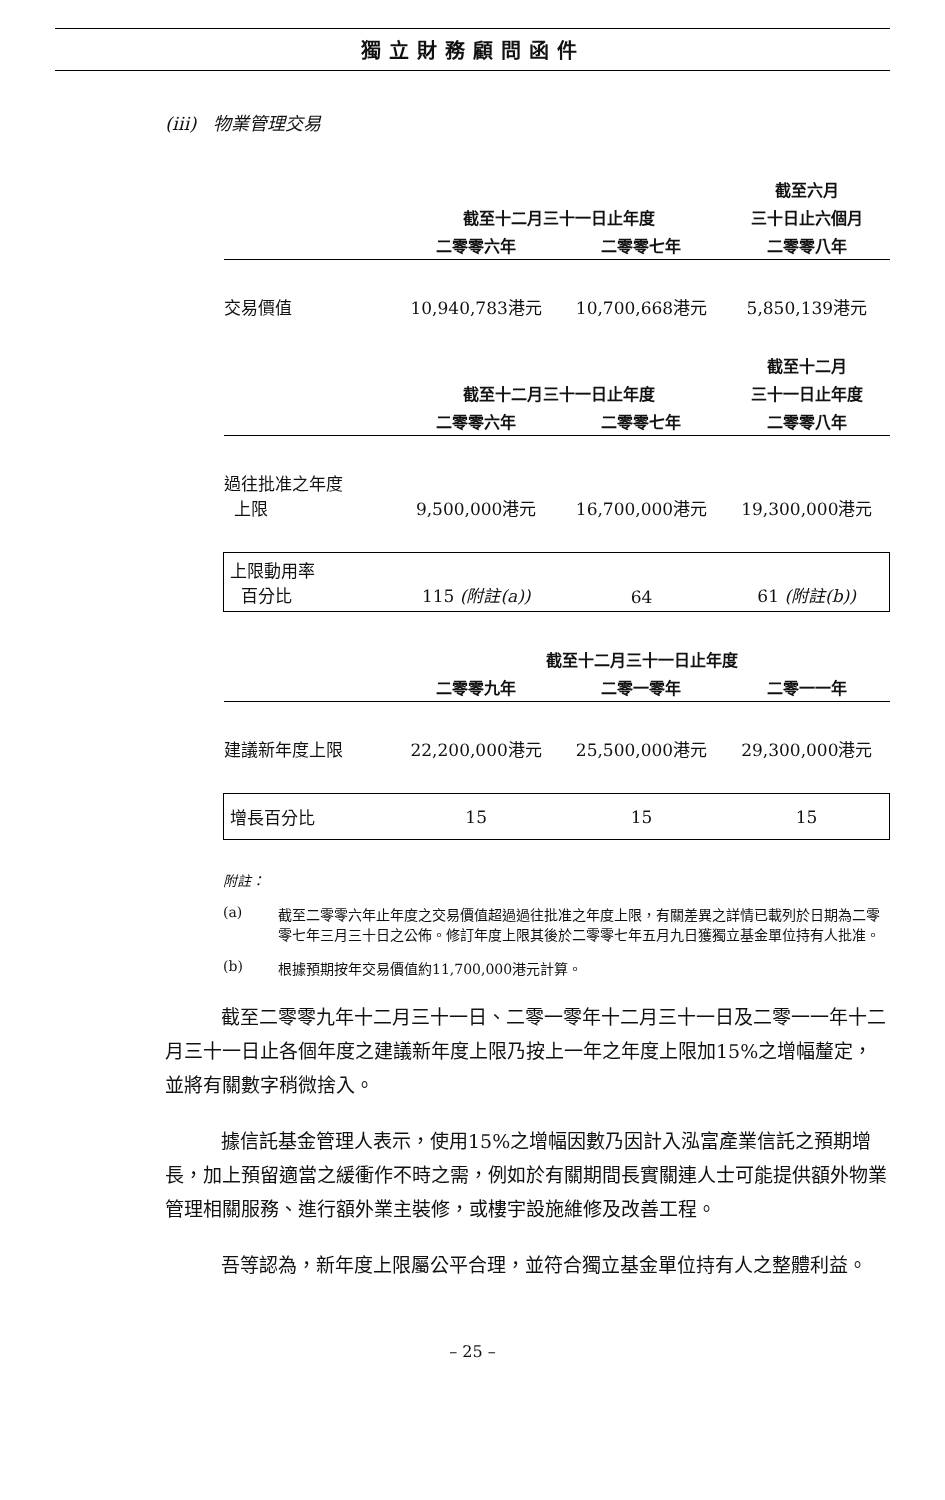獨立財務顧問函件
(iii) 物業管理交易
| | | | 截至六月 |
| --- | --- | --- | --- |
| | 截至十二月三十一日止年度 | | 三十日止六個月 |
| | 二零零六年 | 二零零七年 | 二零零八年 |
| 交易價值 | 10,940,783港元 | 10,700,668港元 | 5,850,139港元 |
| | | | 截至十二月 |
| | 截至十二月三十一日止年度 | | 三十一日止年度 |
| | 二零零六年 | 二零零七年 | 二零零八年 |
| 過往批准之年度 上限 | 9,500,000港元 | 16,700,000港元 | 19,300,000港元 |
| 上限動用率 百分比 | 115 (附註(a)) | 64 | 61 (附註(b)) |
| | 截至十二月三十一日止年度 | | |
| | 二零零九年 | 二零一零年 | 二零一一年 |
| 建議新年度上限 | 22,200,000港元 | 25,500,000港元 | 29,300,000港元 |
| 增長百分比 | 15 | 15 | 15 |
附註：
(a) 截至二零零六年止年度之交易價值超過過往批准之年度上限，有關差異之詳情已載列於日期為二零零七年三月三十日之公佈。修訂年度上限其後於二零零七年五月九日獲獨立基金單位持有人批准。
(b) 根據預期按年交易價值約11,700,000港元計算。
截至二零零九年十二月三十一日、二零一零年十二月三十一日及二零一一年十二月三十一日止各個年度之建議新年度上限乃按上一年之年度上限加15%之增幅釐定，並將有關數字稍微捨入。
據信託基金管理人表示，使用15%之增幅因數乃因計入泓富產業信託之預期增長，加上預留適當之緩衝作不時之需，例如於有關期間長實關連人士可能提供額外物業管理相關服務、進行額外業主裝修，或樓宇設施維修及改善工程。
吾等認為，新年度上限屬公平合理，並符合獨立基金單位持有人之整體利益。
– 25 –